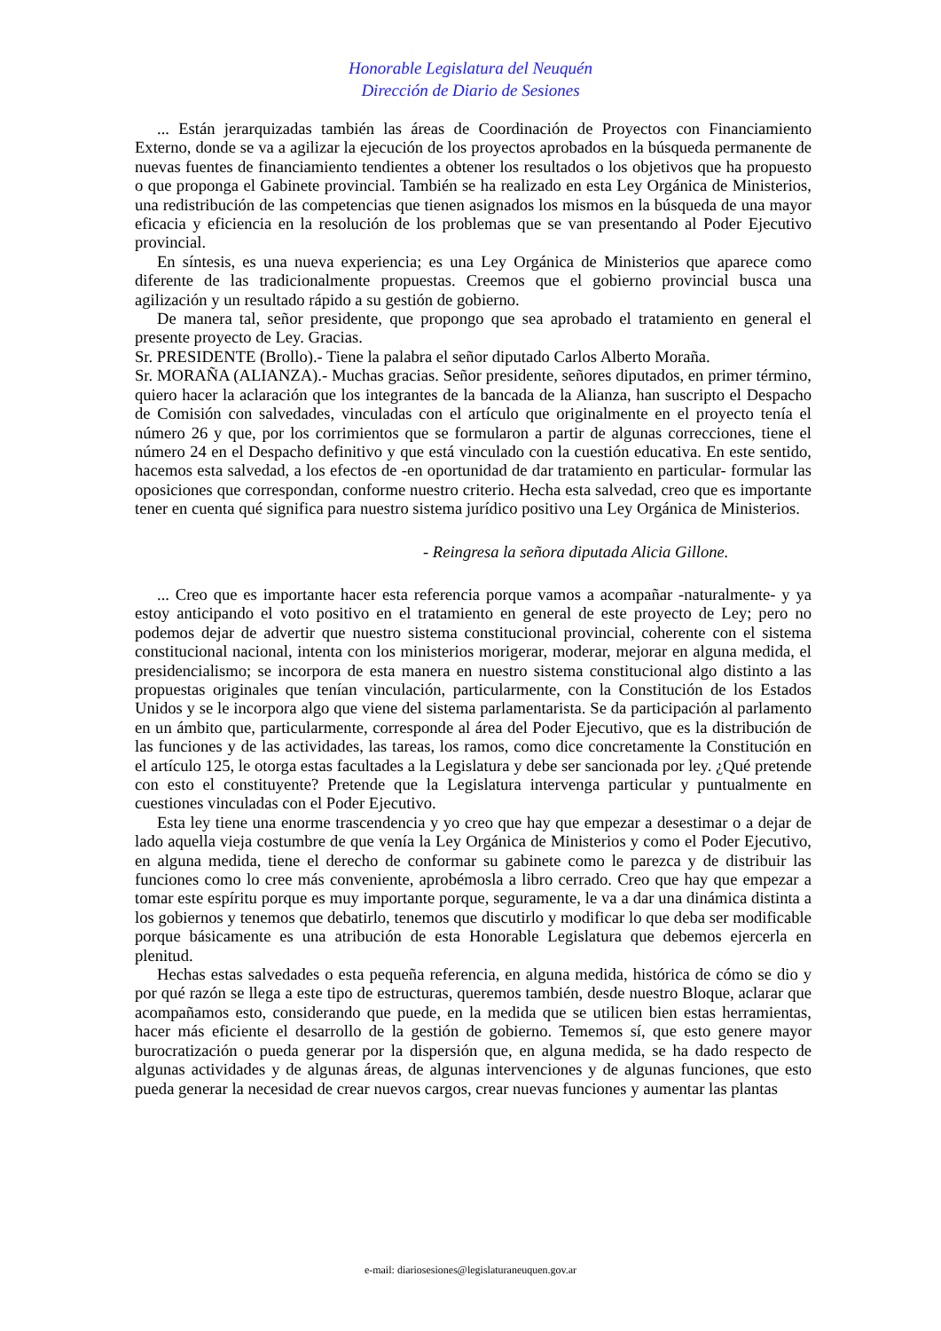Honorable Legislatura del Neuquén
Dirección de Diario de Sesiones
... Están jerarquizadas también las áreas de Coordinación de Proyectos con Financiamiento Externo, donde se va a agilizar la ejecución de los proyectos aprobados en la búsqueda permanente de nuevas fuentes de financiamiento tendientes a obtener los resultados o los objetivos que ha propuesto o que proponga el Gabinete provincial. También se ha realizado en esta Ley Orgánica de Ministerios, una redistribución de las competencias que tienen asignados los mismos en la búsqueda de una mayor eficacia y eficiencia en la resolución de los problemas que se van presentando al Poder Ejecutivo provincial.
En síntesis, es una nueva experiencia; es una Ley Orgánica de Ministerios que aparece como diferente de las tradicionalmente propuestas. Creemos que el gobierno provincial busca una agilización y un resultado rápido a su gestión de gobierno.
De manera tal, señor presidente, que propongo que sea aprobado el tratamiento en general el presente proyecto de Ley. Gracias.
Sr. PRESIDENTE (Brollo).- Tiene la palabra el señor diputado Carlos Alberto Moraña.
Sr. MORAÑA (ALIANZA).- Muchas gracias. Señor presidente, señores diputados, en primer término, quiero hacer la aclaración que los integrantes de la bancada de la Alianza, han suscripto el Despacho de Comisión con salvedades, vinculadas con el artículo que originalmente en el proyecto tenía el número 26 y que, por los corrimientos que se formularon a partir de algunas correcciones, tiene el número 24 en el Despacho definitivo y que está vinculado con la cuestión educativa. En este sentido, hacemos esta salvedad, a los efectos de -en oportunidad de dar tratamiento en particular- formular las oposiciones que correspondan, conforme nuestro criterio. Hecha esta salvedad, creo que es importante tener en cuenta qué significa para nuestro sistema jurídico positivo una Ley Orgánica de Ministerios.
- Reingresa la señora diputada Alicia Gillone.
... Creo que es importante hacer esta referencia porque vamos a acompañar -naturalmente- y ya estoy anticipando el voto positivo en el tratamiento en general de este proyecto de Ley; pero no podemos dejar de advertir que nuestro sistema constitucional provincial, coherente con el sistema constitucional nacional, intenta con los ministerios morigerar, moderar, mejorar en alguna medida, el presidencialismo; se incorpora de esta manera en nuestro sistema constitucional algo distinto a las propuestas originales que tenían vinculación, particularmente, con la Constitución de los Estados Unidos y se le incorpora algo que viene del sistema parlamentarista. Se da participación al parlamento en un ámbito que, particularmente, corresponde al área del Poder Ejecutivo, que es la distribución de las funciones y de las actividades, las tareas, los ramos, como dice concretamente la Constitución en el artículo 125, le otorga estas facultades a la Legislatura y debe ser sancionada por ley. ¿Qué pretende con esto el constituyente? Pretende que la Legislatura intervenga particular y puntualmente en cuestiones vinculadas con el Poder Ejecutivo.
Esta ley tiene una enorme trascendencia y yo creo que hay que empezar a desestimar o a dejar de lado aquella vieja costumbre de que venía la Ley Orgánica de Ministerios y como el Poder Ejecutivo, en alguna medida, tiene el derecho de conformar su gabinete como le parezca y de distribuir las funciones como lo cree más conveniente, aprobémosla a libro cerrado. Creo que hay que empezar a tomar este espíritu porque es muy importante porque, seguramente, le va a dar una dinámica distinta a los gobiernos y tenemos que debatirlo, tenemos que discutirlo y modificar lo que deba ser modificable porque básicamente es una atribución de esta Honorable Legislatura que debemos ejercerla en plenitud.
Hechas estas salvedades o esta pequeña referencia, en alguna medida, histórica de cómo se dio y por qué razón se llega a este tipo de estructuras, queremos también, desde nuestro Bloque, aclarar que acompañamos esto, considerando que puede, en la medida que se utilicen bien estas herramientas, hacer más eficiente el desarrollo de la gestión de gobierno. Tememos sí, que esto genere mayor burocratización o pueda generar por la dispersión que, en alguna medida, se ha dado respecto de algunas actividades y de algunas áreas, de algunas intervenciones y de algunas funciones, que esto pueda generar la necesidad de crear nuevos cargos, crear nuevas funciones y aumentar las plantas
e-mail: diariosesiones@legislaturaneuquen.gov.ar